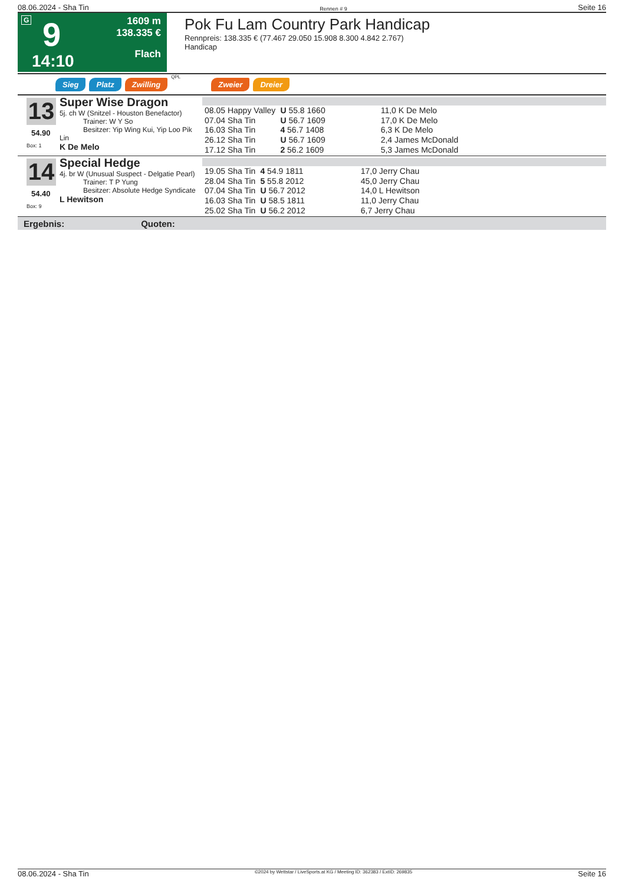08.06.2024 - Sha Tin Rennen # 9 Seite 16
G 9
14:10
1609 m
138.335 €
Flach
Pok Fu Lam Country Park Handicap
Rennpreis: 138.335 € (77.467 29.050 15.908 8.300 4.842 2.767)
Handicap
Sieg Platz Zwilling QPL Zweier Dreier
13
Super Wise Dragon
5j. ch W (Snitzel - Houston Benefactor)
Trainer: W Y So
Besitzer: Yip Wing Kui, Yip Loo Pik Lin
K De Melo
54.90
Box: 1
| 08.05 Happy Valley | U 55.8 1660 | 11,0 K De Melo |
| 07.04 Sha Tin | U 56.7 1609 | 17,0 K De Melo |
| 16.03 Sha Tin | 4 56.7 1408 | 6,3 K De Melo |
| 26.12 Sha Tin | U 56.7 1609 | 2,4 James McDonald |
| 17.12 Sha Tin | 2 56.2 1609 | 5,3 James McDonald |
14
Special Hedge
4j. br W (Unusual Suspect - Delgatie Pearl)
Trainer: T P Yung
Besitzer: Absolute Hedge Syndicate
L Hewitson
54.40
Box: 9
| 19.05 Sha Tin | 4 54.9 1811 | 17,0 Jerry Chau |
| 28.04 Sha Tin | 5 55.8 2012 | 45,0 Jerry Chau |
| 07.04 Sha Tin | U 56.7 2012 | 14,0 L Hewitson |
| 16.03 Sha Tin | U 58.5 1811 | 11,0 Jerry Chau |
| 25.02 Sha Tin | U 56.2 2012 | 6,7 Jerry Chau |
Ergebnis: Quoten:
08.06.2024 - Sha Tin ©2024 by Wettstar / LiveSports.at KG / Meeting ID: 362383 / ExtID: 269835 Seite 16